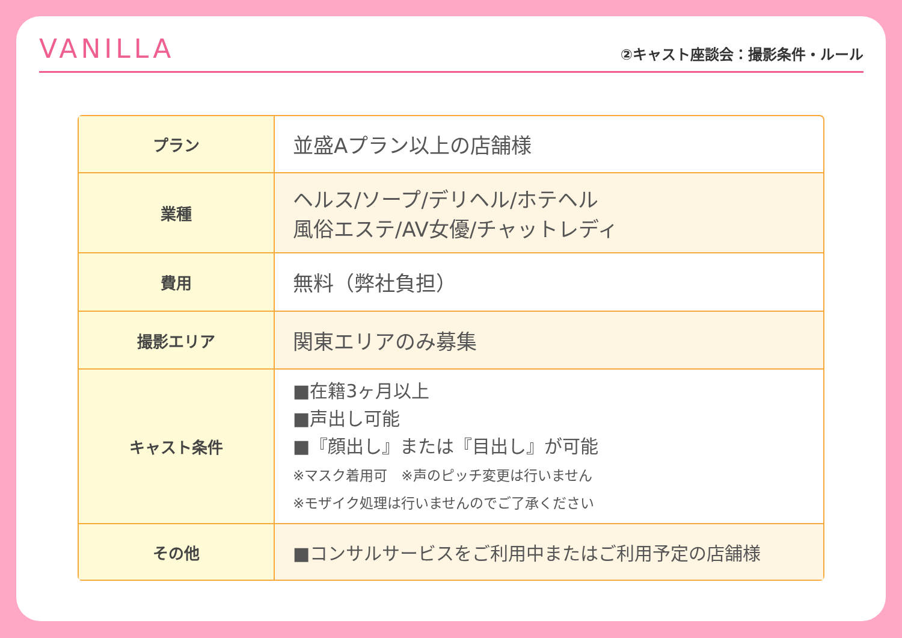VANILLA
②キャスト座談会：撮影条件・ルール
| プラン | 並盛Aプラン以上の店舗様 |
| 業種 | ヘルス/ソープ/デリヘル/ホテヘル 風俗エステ/AV女優/チャットレディ |
| 費用 | 無料（弊社負担） |
| 撮影エリア | 関東エリアのみ募集 |
| キャスト条件 | ■在籍3ヶ月以上 ■声出し可能 ■『顔出し』または『目出し』が可能 ※マスク着用可 ※声のピッチ変更は行いません ※モザイク処理は行いませんのでご了承ください |
| その他 | ■コンサルサービスをご利用中またはご利用予定の店舗様 |